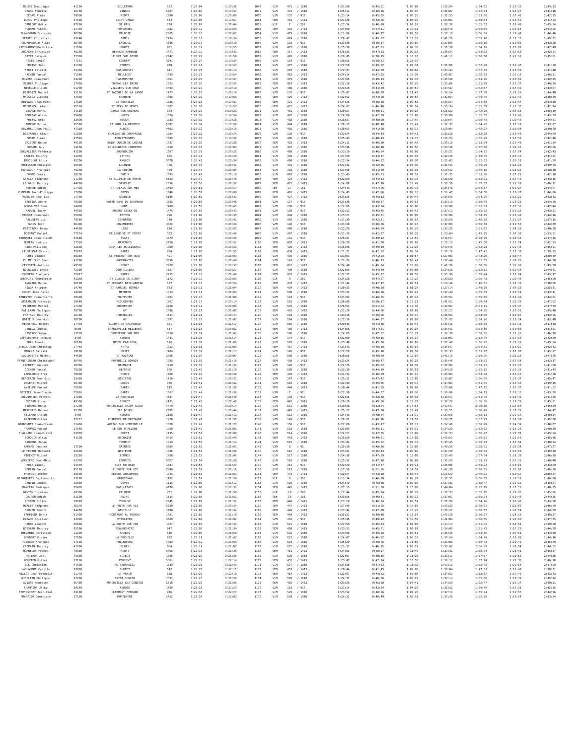| JOUSSE Dominique | 41100 | VILLETRUN | 652 | 3:20:04 | 3:19:36 | 1048 | V1M | 471 | / 1810 | 0:23:08 | 0:45:21 | 1:08:00 | 1:35:54 | 1:54:01 | 2:18:33 | 2:43:33 |
| CRAON Fabrice | 16730 | LINARS | 5367 | 3:20:04 | 3:18:47 | 1049 | V1M | 472 | / 1810 | 0:25:11 | 0:46:56 | 1:08:34 | 1:35:07 | 1:52:34 | 2:16:27 | 2:41:16 |
| DESRE Alain | 79000 | NIORT | 1390 | 3:20:06 | 3:20:08 | 1050 | V2M | 132 | / 917 | 0:23:14 | 0:45:55 | 1:08:26 | 1:35:53 | 1:53:36 | 2:17:41 | 2:42:25 |
| DUPIC Philippe | 87510 | SAINT GENCE | 544 | 3:20:06 | 3:19:57 | 1051 | SEM | 415 | / 1413 | 0:21:28 | 0:43:06 | 1:05:20 | 1:33:01 | 1:50:54 | 2:15:59 | 2:41:23 |
| JANICOT Odile | 87260 | ST PAUL | 238 | 3:20:07 | 3:20:04 | 1052 | V1F | 7 | / 262 | 0:22:54 | 0:46:09 | 1:09:20 | 1:37:38 | 1:55:53 | 2:19:43 | 2:43:54 |
| PONNAU Mikaël | 31470 | FONSORBES | 1832 | 3:20:12 | 3:19:39 | 1053 | SEM | 416 | / 1413 | 0:24:00 | 0:47:11 | 1:10:13 | 1:38:46 | 1:56:59 | 2:20:54 | 2:44:55 |
| BLANCHARD François | 90300 | VALDOIE | 2065 | 3:20:16 | 3:20:01 | 1054 | V1M | 473 | / 1810 | 0:23:06 | 0:46:12 | 1:09:56 | 1:38:18 | 1:56:36 | 2:20:41 | 2:44:46 |
| SEIBEL Christian | 93140 | BONDY | 2184 | 3:20:17 | 3:19:34 | 1055 | V1M | 474 | / 1810 | 0:26:41 | 0:49:52 | 1:13:18 | 1:41:20 | 1:59:10 | 2:22:33 | 2:45:52 |
| COURONNEAUD Alain | 85400 | LAIROUX | 1396 | 3:20:18 | 3:20:18 | 1056 | V2M | 133 | / 917 | 0:23:36 | 0:46:17 | 1:09:07 | 1:37:09 | 1:55:10 | 2:19:03 | 2:43:28 |
| ZAFIMANANTSOA Willia | 31600 | MURET | 961 | 3:20:19 | 3:18:55 | 1057 | V1M | 475 | / 1810 | 0:25:38 | 0:47:33 | 1:09:33 | 1:36:39 | 1:54:19 | 2:18:08 | 2:42:49 |
| AUCAGNE Christian | 40230 | BENESSE MARENNE | 4671 | 3:20:19 | 3:18:41 | 1058 | SEM | 417 | / 1413 | 0:25:33 | 0:47:23 | 1:09:23 | 1:36:24 | 1:54:02 | 2:17:59 | 2:42:24 |
| PAYET Jacques | 77350 | LE MEE SUR SEINE | 2042 | 3:20:22 | 3:18:58 | 1059 | V1M | 476 | / 1810 | 0:26:45 | 0:50:15 | 1:13:10 | 1:41:13 | 1:58:50 | 2:22:12 | 2:45:21 |
| HISTE Daniel | 77181 | COURTRY | 3341 | 3:20:24 | 3:19:34 | 1060 | V2M | 134 | / 917 | 0:28:55 | 0:56:32 | 1:23:37 | | | | |
| CROISY Joël | 91330 | YERRES | 978 | 3:20:24 | 3:19:43 | 1061 | V1M | 477 | / 1810 | 0:22:58 | 0:45:02 | 1:07:31 | 1:35:05 | 1:52:48 | 2:16:47 | 2:41:20 |
| FERRI Patrick | 91460 | MARCOUSSIS | 941 | 3:20:25 | 3:20:14 | 1062 | V1M | 478 | / 1810 | 0:22:27 | 0:44:39 | 1:07:04 | 1:34:44 | 1:52:38 | 2:16:50 | 2:41:48 |
| HACHIM Pascal | 71640 | MELLECEY | 1639 | 3:20:25 | 3:19:54 | 1063 | SEM | 418 | / 1413 | 0:24:14 | 0:47:25 | 1:10:34 | 1:40:07 | 1:58:29 | 2:22:18 | 2:46:31 |
| RIVERA Jean-Marc | 33290 | PAREMPUYRE | 1054 | 3:20:25 | 3:19:37 | 1064 | V1M | 479 | / 1810 | 0:24:05 | 0:46:43 | 1:09:15 | 1:36:38 | 1:54:26 | 2:18:05 | 2:42:25 |
| SENDEN Philippe | 17450 | FOURAS LES BAINS | 1953 | 3:20:26 | 3:19:55 | 1065 | SEM | 419 | / 1413 | 0:22:16 | 0:43:42 | 1:05:25 | 1:33:09 | 1:51:09 | 2:15:37 | 2:40:54 |
| NIVELLE Claude | 91700 | VILLIERS SUR ORGE | 4893 | 3:20:27 | 3:19:18 | 1066 | V1M | 480 | / 1810 | 0:23:28 | 0:44:59 | 1:06:57 | 1:34:37 | 1:52:57 | 2:17:39 | 2:43:07 |
| DEBROIZE Daniel | 35136 | ST JACQUES DE LA LANDE | 1473 | 3:20:27 | 3:20:10 | 1067 | V2M | 135 | / 917 | 0:25:07 | 0:48:39 | 1:11:45 | 1:39:54 | 1:57:58 | 2:21:26 | 2:44:48 |
| MASSIDA Vincent | 44680 | CHEMERE | 1608 | 3:20:28 | 3:19:50 | 1068 | SEM | 420 | / 1413 | 0:22:52 | 0:44:28 | 1:05:56 | 1:32:54 | 1:49:45 | 2:12:42 | 2:38:29 |
| REYNAUD Jean-Marc | 17000 | LA ROCHELLE | 1835 | 3:20:28 | 3:19:37 | 1069 | SEM | 421 | / 1413 | 0:24:25 | 0:46:30 | 1:08:55 | 1:36:34 | 1:54:39 | 2:18:47 | 2:43:30 |
| MECHINEAU Alain | 85160 | ST JEAN DE MONTS | 1087 | 3:20:28 | 3:19:57 | 1070 | SEM | 422 | / 1413 | 0:24:07 | 0:46:48 | 1:08:54 | 1:35:34 | 1:52:59 | 2:16:37 | 2:42:14 |
| LESAGE Henri | 14110 | CONDE SUR NOIREAU | 363 | 3:20:29 | 3:20:21 | 1071 | V1M | 481 | / 1810 | 0:20:27 | 0:40:31 | 1:00:28 | 1:25:21 | 1:42:28 | 2:06:35 | 2:35:19 |
| SOURZAC Alain | 85400 | LUCON | 1556 | 3:20:30 | 3:19:54 | 1072 | V1M | 482 | / 1810 | 0:24:06 | 0:47:38 | 1:10:08 | 1:38:00 | 1:55:55 | 2:19:43 | 2:43:59 |
| FREYSZ Eric | 33600 | PESSAC | 1833 | 3:20:32 | 3:19:28 | 1073 | V1M | 483 | / 1810 | 0:25:37 | 0:48:20 | 1:10:46 | 1:38:44 | 1:56:48 | 2:20:48 | 2:44:51 |
| ARNOUX Bruno | 85590 | ST MARS LA REORTHE | 5007 | 3:20:32 | 3:18:56 | 1074 | V1M | 484 | / 1810 | 0:26:17 | 0:48:48 | 1:10:49 | 1:37:31 | 1:54:42 | 2:17:23 | 2:43:07 |
| DELBREL Jean-Paul | 47310 | AUBIAC | 4462 | 3:20:32 | 3:20:18 | 1075 | V1M | 485 | / 1810 | 0:20:53 | 0:41:38 | 1:02:17 | 1:28:04 | 1:45:27 | 2:11:04 | 2:40:08 |
| DESJARDIN Alain | 51000 | CHALONS EN CHAMPAGNE | 1334 | 3:20:32 | 3:20:24 | 1076 | V2M | 136 | / 917 | 0:22:24 | 0:44:43 | 1:07:41 | 1:35:28 | 1:53:38 | 2:18:40 | 2:44:09 |
| PORTE Alain | 47510 | FOULAYRONNES | 1899 | 3:20:35 | 3:19:36 | 1077 | V1M | 486 | / 1810 | 0:25:43 | 0:48:43 | 1:11:15 | 1:38:24 | 1:55:49 | 2:18:58 | 2:42:46 |
| BRICOUT Bruno | 49190 | SAINT AUBIN DE LUIGNE | 1637 | 3:20:35 | 3:19:38 | 1078 | SEM | 423 | / 1413 | 0:24:11 | 0:46:30 | 1:08:46 | 1:36:10 | 1:53:34 | 2:16:49 | 2:41:34 |
| DURAND Guy | 24160 | COULOUNIEIX CHAMIERS | 1710 | 3:20:37 | 3:20:04 | 1079 | V1M | 487 | / 1810 | 0:23:46 | 0:46:48 | 1:09:56 | 1:38:30 | 1:57:00 | 2:21:13 | 2:45:06 |
| CHEVALLIER Frédéric | 41500 | BOURBOUZON | 1067 | 3:20:39 | 3:20:25 | 1080 | V1M | 488 | / 1810 | 0:23:19 | 0:46:24 | 1:09:00 | 1:36:21 | 1:54:02 | 2:17:54 | 2:42:43 |
| CARLES Thierry | 34970 | LATTES | 885 | 3:20:41 | 3:20:26 | 1081 | V1M | 489 | / 1810 | 0:21:59 | 0:43:37 | 1:05:34 | 1:32:26 | 1:49:46 | 2:15:40 | 2:41:51 |
| BRUILLOT Louis | 85750 | ANGLES | 5678 | 3:20:41 | 3:20:34 | 1082 | V1M | 490 | / 1810 | 0:22:14 | 0:44:32 | 1:07:30 | 1:35:03 | 1:52:51 | 2:16:51 | 2:41:59 |
| MORISSEAU Philippe | 56500 | LOCMINÉ | 486 | 3:20:45 | 3:20:31 | 1083 | V1M | 491 | / 1810 | 0:21:42 | 0:42:56 | 1:04:38 | 1:31:43 | 1:49:20 | 2:13:28 | 2:39:06 |
| MARSAULT François | 79260 | LA CRECHE | 489 | 3:20:46 | 3:20:35 | 1084 | V1M | 492 | / 1810 | 0:21:00 | 0:41:39 | 1:02:33 | 1:28:42 | 1:46:16 | 2:11:22 | 2:38:38 |
| COMBE Denis | 28100 | DREUX | 1693 | 3:20:47 | 3:20:16 | 1085 | V1M | 493 | / 1810 | 0:23:43 | 0:45:33 | 1:07:52 | 1:35:35 | 1:53:20 | 2:17:21 | 2:42:18 |
| GARCIA Stéphane | 17200 | ST SULPICE DE ROYAN | 5553 | 3:20:49 | 3:20:48 | 1086 | SEM | 424 | / 1413 | 0:22:09 | 0:44:33 | 1:07:15 | 1:35:28 | 1:53:21 | 2:17:48 | 2:43:15 |
| LE GALL Thierry | 44260 | SAVENAY | 1836 | 3:20:53 | 3:20:32 | 1087 | SEM | 425 | / 1413 | 0:24:08 | 0:47:18 | 1:10:48 | 1:39:30 | 1:57:57 | 2:22:18 | 2:46:11 |
| AUBREE Edith | 17420 | ST PALAIS SUR MER | 2699 | 3:20:55 | 3:20:27 | 1088 | SEF | 17 | / 161 | 0:24:43 | 0:47:06 | 1:09:16 | 1:36:48 | 1:54:57 | 2:19:27 | 2:44:07 |
| CHOPARD Jean-Philippe | 17200 | ROYAN | 1646 | 3:20:55 | 3:20:09 | 1089 | SEM | 426 | / 1413 | 0:24:43 | 0:47:06 | 1:09:16 | 1:36:47 | 1:54:56 | 2:19:27 | 2:44:06 |
| VASNIER Jean-Luc | 17780 | SOUBISE | 5146 | 3:20:55 | 3:20:31 | 1090 | SEM | 427 | / 1413 | 0:23:25 | 0:46:13 | 1:08:43 | 1:36:38 | 1:54:29 | 2:18:22 | 2:42:42 |
| BRECIER André | 76330 | NOTRE DAME DE GRAVENCH | 1382 | 3:20:56 | 3:20:46 | 1091 | V2M | 137 | / 917 | 0:23:36 | 0:46:27 | 1:09:53 | 1:38:19 | 1:56:48 | 2:20:25 | 2:44:20 |
| GONSALVEZ René | 34400 | LUNEL | 1408 | 3:20:56 | 3:20:45 | 1092 | V2M | 138 | / 917 | 0:22:05 | 0:43:54 | 1:06:06 | 1:34:00 | 1:52:33 | 2:17:33 | 2:42:44 |
| FAUVEL Jacky | 49018 | ANGERS CEDEX 01 | 1475 | 3:20:56 | 3:20:43 | 1093 | V2M | 139 | / 917 | 0:22:12 | 0:45:45 | 1:08:42 | 1:37:11 | 1:55:22 | 2:19:15 | 2:43:21 |
| PROUST Jean-Noël | 35830 | BETTON | 790 | 3:21:00 | 3:20:35 | 1094 | V1M | 494 | / 1810 | 0:23:21 | 0:45:31 | 1:08:05 | 1:36:08 | 1:54:15 | 2:18:40 | 2:44:16 |
| PALLUEAU Luc | 79140 | COMBRAND | 748 | 3:21:00 | 3:20:41 | 1095 | V1M | 495 | / 1810 | 0:21:39 | 0:42:31 | 1:03:55 | 1:30:50 | 1:48:38 | 2:12:27 | 2:37:15 |
| TARIS Jean | 86490 | COLOMBIERS | 3022 | 3:21:00 | 3:20:39 | 1096 | V2M | 140 | / 917 | 0:23:28 | 0:46:06 | 1:08:46 | 1:37:06 | 1:55:38 | 2:19:53 | 2:44:39 |
| PETITJEAN Bruno | 44650 | LEGE | 636 | 3:21:02 | 3:20:55 | 1097 | V1M | 496 | / 1810 | 0:22:28 | 0:44:29 | 1:06:22 | 1:33:26 | 1:51:02 | 2:14:33 | 2:40:28 |
| BOSSANT Daniel | 77174 | VILLENEUVE ST DENIS | 353 | 3:21:02 | 3:20:46 | 1098 | V1M | 497 | / 1810 | 0:21:26 | 0:42:27 | 1:03:35 | 1:29:04 | 1:45:19 | 2:07:30 | 2:33:31 |
| BERNADET Jean-Claude | 64510 | ASSAT | 1379 | 3:21:03 | 3:20:36 | 1099 | V2M | 141 | / 917 | 0:25:34 | 0:49:13 | 1:12:57 | 1:41:44 | 2:00:20 | 2:24:15 | 2:47:45 |
| MOREAU Ludovic | 17320 | MARENNES | 2256 | 3:21:03 | 3:20:52 | 1100 | SEM | 428 | / 1413 | 0:20:59 | 0:41:58 | 1:03:05 | 1:28:16 | 1:45:50 | 2:13:54 | 2:42:23 |
| RIOU Philippe | 92130 | ISSY LES MOULINEAUX | 1969 | 3:21:05 | 3:20:22 | 1101 | SEM | 429 | / 1413 | 0:25:36 | 0:49:19 | 1:12:23 | 1:40:40 | 1:58:23 | 2:22:44 | 2:45:51 |
| LE DELMAT Xavier | 75019 | PARIS | 784 | 3:21:05 | 3:20:57 | 1102 | SEM | 430 | / 1413 | 0:21:21 | 0:42:22 | 1:03:34 | 1:30:16 | 1:47:41 | 2:12:38 | 2:39:02 |
| OUEI Claude | 56350 | ST VINCENT SUR OUST | 491 | 3:21:06 | 3:21:03 | 1103 | V1M | 498 | / 1810 | 0:21:01 | 0:41:23 | 1:01:54 | 1:27:03 | 1:43:26 | 2:05:47 | 2:30:49 |
| EL MELIANI Jean | 41200 | ROMORANTIN | 3036 | 3:21:07 | 3:20:48 | 1104 | V2M | 142 | / 917 | 0:23:22 | 0:46:13 | 1:09:41 | 1:37:49 | 1:55:52 | 2:20:26 | 2:44:28 |
| CERISIER Antoine | 49500 | SEGRE | 2259 | 3:21:08 | 3:20:37 | 1105 | SEM | 431 | / 1413 | 0:24:49 | 0:49:04 | 1:12:09 | 1:40:30 | 1:58:36 | 2:22:08 | 2:45:59 |
| BOURGEAIS Denis | 72300 | COURTILLERS | 1557 | 3:21:09 | 3:20:27 | 1106 | V1M | 499 | / 1810 | 0:22:56 | 0:44:49 | 1:07:05 | 1:34:28 | 1:52:52 | 2:19:36 | 2:44:41 |
| COMBEAU François | 75017 | PARIS | 2215 | 3:21:10 | 3:20:48 | 1107 | SEM | 432 | / 1413 | 0:22:37 | 0:45:07 | 1:07:53 | 1:35:39 | 1:53:44 | 2:18:04 | 2:43:17 |
| LHERMITE Mauricette | 41350 | ST CLAUDE DE DIRAY | 1172 | 3:21:10 | 3:20:56 | 1108 | V1F | 8 | / 262 | 0:24:28 | 0:47:27 | 1:10:29 | 1:38:29 | 1:56:43 | 2:20:48 | 2:45:00 |
| ANGLADA Bruno | 86130 | ST GEORGES BAILLARGEAU | 587 | 3:21:10 | 3:20:54 | 1109 | SEM | 433 | / 1413 | 0:21:44 | 0:42:47 | 1:03:51 | 1:29:49 | 1:46:51 | 2:11:39 | 2:38:56 |
| RIAUX Antoine | 14740 | ST MANVIEU NORREY | 563 | 3:21:11 | 3:21:04 | 1110 | SEM | 434 | / 1413 | 0:20:33 | 0:40:58 | 1:01:26 | 1:27:14 | 1:44:10 | 2:07:35 | 2:35:31 |
| CULOT Jean-Marie | 14920 | MATHIEU | 1813 | 3:21:12 | 3:21:04 | 1111 | V1M | 500 | / 1810 | 0:23:32 | 0:46:56 | 1:09:49 | 1:37:49 | 1:55:39 | 2:19:14 | 2:43:41 |
| BENEYTON Jean-Pierre | 59390 | TOUFFLERS | 1454 | 3:21:15 | 3:21:08 | 1112 | V2M | 143 | / 917 | 0:23:02 | 0:46:05 | 1:08:43 | 1:36:57 | 1:55:09 | 2:19:49 | 2:44:51 |
| LOSTANLEN François | 29640 | PLOUGONVEN | 1967 | 3:21:18 | 3:20:14 | 1113 | V1M | 501 | / 1810 | 0:26:08 | 0:50:17 | 1:13:21 | 1:41:51 | 1:59:54 | 2:23:38 | 2:47:02 |
| PICHEROT Marcel | 17300 | ROCHEFORT | 2450 | 3:21:19 | 3:20:00 | 1114 | V1M | 502 | / 1810 | 0:26:54 | 0:51:22 | 1:14:36 | 1:43:07 | 2:01:11 | 2:24:47 | 2:47:59 |
| PAILLARD Philippe | 70700 | GY | 1096 | 3:21:21 | 3:21:07 | 1115 | SEM | 435 | / 1413 | 0:22:26 | 0:44:26 | 1:07:01 | 1:35:27 | 1:54:25 | 2:18:53 | 2:43:48 |
| FRATANI Thierry | 16380 | CHAZELLES | 1517 | 3:21:21 | 3:20:44 | 1116 | V1M | 503 | / 1810 | 0:23:18 | 0:45:25 | 1:07:49 | 1:35:51 | 1:53:58 | 2:18:06 | 2:43:05 |
| BOITEUX Jean-Luc | 70700 | GY | 1097 | 3:21:22 | 3:21:07 | 1117 | V1M | 504 | / 1810 | 0:22:26 | 0:44:27 | 1:07:02 | 1:35:57 | 1:54:26 | 2:18:54 | 2:43:48 |
| PEROCHEAU Robert | 17470 | AULNAY DE SAINTONGE | 881 | 3:21:23 | 3:21:17 | 1118 | V1M | 505 | / 1810 | 0:20:48 | 0:41:36 | 1:02:49 | 1:30:15 | 1:50:00 | 2:15:11 | 2:41:19 |
| DENEUX Cédric | 8000 | CHARLEVILLE MEZIERES | 517 | 3:21:23 | 3:20:52 | 1119 | SEM | 436 | / 1413 | 0:24:56 | 0:47:31 | 1:09:26 | 1:36:42 | 1:54:36 | 2:18:00 | 2:41:51 |
| LISIACK Serge | 17139 | DOMPIERRE SUR MER | 2010 | 3:21:24 | 3:21:02 | 1120 | V1M | 506 | / 1810 | 0:24:05 | 0:47:02 | 1:10:27 | 1:39:38 | 1:58:05 | 2:22:23 | 2:46:38 |
| LAFANECHERE Jacques | 3400 | YZEURE | 1441 | 3:21:25 | 3:21:14 | 1121 | V2M | 144 | / 917 | 0:22:50 | 0:45:15 | 1:07:29 | 1:35:01 | 1:52:46 | 2:17:39 | 2:42:50 |
| BRAY Benoît | 36100 | NEUVY PAILLOUX | 536 | 3:21:30 | 3:21:06 | 1122 | V1M | 507 | / 1810 | 0:23:48 | 0:45:50 | 1:08:06 | 1:35:49 | 1:56:22 | 2:20:23 | 2:45:34 |
| BURIE Jean-Christop. | 17440 | AYTRE | 1812 | 3:21:31 | 3:21:08 | 1123 | SEM | 437 | / 1413 | 0:23:43 | 0:46:18 | 1:08:56 | 1:36:47 | 1:54:31 | 2:18:22 | 2:42:42 |
| MARANI Patrick | 19130 | OBJAT | 1404 | 3:21:31 | 3:21:13 | 1124 | V2M | 145 | / 917 | 0:22:29 | 0:45:18 | 1:07:50 | 1:35:33 | 1:53:17 | 2:17:07 | 2:43:27 |
| LALLOUETTE Michel | 44600 | ST NAZAIRE | 3056 | 3:21:34 | 3:20:07 | 1125 | V1M | 508 | / 1810 | 0:26:55 | 0:49:59 | 1:12:56 | 1:41:10 | 1:59:26 | 2:23:18 | 2:47:06 |
| FRANCHINEAU Christophe | 86470 | MONTREUIL BONNIN | 1083 | 3:21:35 | 3:21:16 | 1126 | SEM | 438 | / 1413 | 0:23:24 | 0:46:47 | 1:09:29 | 1:36:46 | 1:53:52 | 2:17:34 | 2:42:17 |
| LAMBERT Jacques | 28360 | DAMMARIE | 1419 | 3:21:37 | 3:21:32 | 1127 | V2M | 146 | / 917 | 0:22:26 | 0:45:02 | 1:07:34 | 1:35:06 | 1:53:01 | 2:16:36 | 2:41:00 |
| COCHER Pascal | 79230 | AIFFRES | 566 | 3:21:40 | 3:21:18 | 1128 | V1M | 509 | / 1810 | 0:22:39 | 0:44:39 | 1:06:51 | 1:34:20 | 1:52:15 | 2:16:35 | 2:41:43 |
| LAMOUREUX Fred | 79000 | NIORT | 1568 | 3:21:40 | 3:20:48 | 1129 | SEM | 439 | / 1413 | 0:24:34 | 0:46:29 | 1:08:48 | 1:36:04 | 1:53:48 | 2:17:26 | 2:41:28 |
| BERGERON Jean-Luc | 33420 | GENISSAC | 1416 | 3:21:40 | 3:20:27 | 1130 | V2M | 147 | / 917 | 0:25:11 | 0:47:42 | 1:10:05 | 1:38:07 | 1:56:05 | 2:20:37 | 2:45:47 |
| ORGERIT Michel | 85400 | LUCON | 976 | 3:21:41 | 3:21:32 | 1131 | V1M | 510 | / 1810 | 0:22:39 | 0:45:05 | 1:07:14 | 1:34:03 | 1:51:45 | 2:15:18 | 2:39:15 |
| ANSELME Pascal | 75020 | PARIS | 615 | 3:21:43 | 3:21:38 | 1132 | SEM | 440 | / 1413 | 0:20:44 | 0:41:55 | 1:03:00 | 1:29:06 | 1:47:12 | 2:12:37 | 2:41:22 |
| BOITIER Jean-Claude | 75016 | PARIS | 1367 | 3:21:44 | 3:21:30 | 1133 | V3M | 7 | / 92 | 0:22:38 | 0:44:57 | 1:07:30 | 1:36:00 | 1:54:13 | 2:18:35 | 2:43:39 |
| COLLONNIER Vincent | 17000 | LA ROCHELLE | 1397 | 3:21:44 | 3:21:40 | 1134 | V2M | 148 | / 917 | 0:22:15 | 0:43:48 | 1:06:15 | 1:33:47 | 1:51:40 | 2:15:42 | 2:41:25 |
| CHIRON Steve | 49300 | CHOLET | 2101 | 3:21:45 | 3:20:40 | 1135 | SEM | 441 | / 1413 | 0:26:59 | 0:49:56 | 1:12:27 | 1:39:26 | 1:56:36 | 2:19:58 | 2:45:01 |
| BERNARD Denis | 14200 | HEROUVILLE SAINT CLAIR | 4479 | 3:21:45 | 3:20:14 | 1136 | V1M | 511 | / 1810 | 0:28:28 | 0:52:04 | 1:14:53 | 1:42:47 | 2:00:16 | 2:23:00 | 2:45:59 |
| MARCHAIS Renaud | 85350 | ILE D'YEU | 2285 | 3:21:47 | 3:20:44 | 1137 | SEM | 442 | / 1413 | 0:25:22 | 0:47:58 | 1:10:41 | 1:38:55 | 1:56:46 | 2:20:22 | 2:44:47 |
| VILLARD Claude | 3400 | YZEURE | 2188 | 3:21:47 | 3:21:11 | 1138 | V1M | 512 | / 1810 | 0:24:43 | 0:48:04 | 1:11:17 | 1:39:50 | 1:58:11 | 2:22:16 | 2:46:24 |
| GRIPPON Gilles | 35131 | CHARTRES DE BRETAGNE | 1360 | 3:21:47 | 3:21:35 | 1139 | V2M | 149 | / 917 | 0:26:01 | 0:49:16 | 1:11:55 | 1:39:26 | 1:57:23 | 2:21:09 | 2:45:08 |
| NARBONNET Jean-Claude | 31460 | AURIAC SUR VENDINELLE | 1338 | 3:21:48 | 3:21:27 | 1140 | V2M | 150 | / 917 | 0:22:08 | 0:43:17 | 1:05:11 | 1:32:48 | 1:50:40 | 2:14:34 | 2:40:07 |
| TRAMAUX Pascal | 17540 | LE GUE D'ALLERE | 1968 | 3:21:49 | 3:21:01 | 1141 | V1M | 513 | / 1810 | 0:23:09 | 0:45:11 | 1:07:19 | 1:34:20 | 1:52:01 | 2:15:26 | 2:40:39 |
| THALMANN Jean-Michel | 63670 | ORCET | 1735 | 3:21:51 | 3:21:00 | 1142 | V1M | 514 | / 1810 | 0:24:21 | 0:47:05 | 1:10:04 | 1:38:33 | 1:56:47 | 2:20:51 | 2:45:24 |
| BOUQUIN Alain | 41190 | ORCHAISE | 4814 | 3:21:52 | 3:20:48 | 1143 | SEM | 443 | / 1413 | 0:25:59 | 0:49:51 | 1:13:02 | 1:40:55 | 1:58:51 | 2:21:56 | 2:45:46 |
| BAUWENS Johan | | TORHOUT | 1919 | 3:21:52 | 3:21:14 | 1144 | V1M | 515 | / 1810 | 0:23:44 | 0:45:32 | 1:07:15 | 1:33:45 | 1:50:49 | 2:13:51 | 2:40:34 |
| ARMAND Jacques | 17100 | SAINTES | 3009 | 3:21:52 | 3:21:03 | 1145 | V3M | 8 | / 92 | 0:25:18 | 0:48:36 | 1:12:06 | 1:40:59 | 1:59:21 | 2:23:34 | 2:47:07 |
| LE MESTRE Bernard | 92000 | NANTERRE | 1806 | 3:21:53 | 3:21:38 | 1146 | V1M | 516 | / 1810 | 0:23:04 | 0:45:44 | 1:09:03 | 1:37:28 | 1:55:43 | 2:19:53 | 2:45:19 |
| VIMENEY Michel | 33210 | BOMMES | 1688 | 3:21:53 | 3:21:06 | 1147 | V1M | 517 | / 1810 | 0:24:38 | 0:47:29 | 1:10:08 | 1:38:45 | 1:57:04 | 2:21:30 | 2:46:00 |
| VERNIERE Jean-Marc | 63370 | LEMPDES | 5067 | 3:21:54 | 3:20:39 | 1148 | V1M | 518 | / 1810 | 0:25:32 | 0:47:10 | 1:09:01 | 1:35:58 | 1:53:23 | 2:16:35 | 2:40:40 |
| ROTA Lionel | 94370 | SUCY EN BRIE | 1337 | 3:21:56 | 3:21:49 | 1149 | V2M | 151 | / 917 | 0:22:20 | 0:44:47 | 1:07:11 | 1:35:06 | 1:53:22 | 2:18:01 | 2:43:09 |
| MOREAU Pascal | 85170 | LE POIRE SUR VIE | 5349 | 3:21:57 | 3:20:16 | 1150 | V1M | 519 | / 1810 | 0:27:58 | 0:51:26 | 1:14:59 | 1:42:39 | 2:00:01 | 2:23:07 | 2:46:30 |
| PREVOST Jérôme | 86000 | SEVRES ANXAUMONT | 1043 | 3:21:58 | 3:21:31 | 1151 | SEM | 444 | / 1413 | 0:22:24 | 0:43:10 | 1:03:46 | 1:29:29 | 1:46:21 | 2:10:12 | 2:36:37 |
| DESGRIPPES Guillemette | 33170 | GRADIGNAN | 1103 | 3:21:59 | 3:21:50 | 1152 | V1F | 9 | / 262 | 0:23:34 | 0:46:28 | 1:09:28 | 1:37:31 | 1:56:02 | 2:20:58 | 2:46:00 |
| CANTIN Daniel | 35580 | GOVEN | 1515 | 3:22:00 | 3:21:12 | 1153 | V1M | 520 | / 1810 | 0:24:19 | 0:46:48 | 1:09:30 | 1:37:31 | 1:55:47 | 2:20:12 | 2:45:07 |
| MANCEAU Rodrigue | 85420 | MAILLEZAIS | 4778 | 3:22:00 | 3:20:32 | 1154 | SEM | 445 | / 1413 | 0:27:13 | 0:51:59 | 1:15:06 | 1:44:04 | 2:02:19 | 2:25:55 | 2:48:55 |
| DANTON Jocelyne | 69300 | CALUIRE | 231 | 3:22:00 | 3:21:58 | 1155 | V1F | 10 | / 262 | 0:22:44 | 0:45:24 | 1:08:29 | 1:36:37 | 1:55:16 | 2:20:02 | 2:45:06 |
| CHIRON Edith | 51100 | REIMS | 1114 | 3:22:03 | 3:21:51 | 1156 | SEF | 18 | / 161 | 0:23:56 | 0:46:41 | 1:09:12 | 1:37:07 | 1:55:24 | 2:19:48 | 2:44:35 |
| CHIRON Gilles | 29910 | TREGUNC | 5345 | 3:22:05 | 3:21:31 | 1157 | SEM | 446 | / 1413 | 0:23:18 | 0:46:04 | 1:08:51 | 1:36:39 | 1:54:46 | 2:18:45 | 2:43:58 |
| MERLET Stéphane | 85170 | LE POIRE SUR VIE | 5350 | 3:22:05 | 3:20:24 | 1158 | SEM | 447 | / 1413 | 0:27:49 | 0:51:25 | 1:14:59 | 1:42:39 | 2:00:01 | 2:23:06 | 2:46:29 |
| ROUYER Benoît | 94250 | GENTILLY | 1790 | 3:22:06 | 3:21:32 | 1159 | SEM | 448 | / 1413 | 0:23:44 | 0:47:00 | 1:10:23 | 1:38:23 | 1:56:57 | 2:20:54 | 2:44:59 |
| CAMPIGNA Denis | 61400 | MORTAGNE AU PERCHE | 1681 | 3:22:07 | 3:21:18 | 1160 | SEM | 449 | / 1413 | 0:25:51 | 0:49:48 | 1:13:54 | 1:42:20 | 2:00:27 | 2:24:38 | 2:48:37 |
| EYRAUD Kristian | 33820 | ETAULIERS | 3589 | 3:22:07 | 3:21:02 | 1161 | V2M | 152 | / 917 | 0:25:45 | 0:49:42 | 1:12:55 | 1:41:04 | 1:58:55 | 2:23:06 | 2:47:05 |
| JARNY Laurent | 85000 | LA ROCHE SUR YON | 1027 | 3:22:07 | 3:21:41 | 1162 | V1M | 521 | / 1810 | 0:22:56 | 0:45:03 | 1:07:07 | 1:34:11 | 1:51:42 | 2:14:54 | 2:39:28 |
| BOSSARD Thierry | 85500 | BEAUREPAIRE | 947 | 3:22:08 | 3:21:34 | 1163 | SEM | 450 | / 1413 | 0:23:13 | 0:45:01 | 1:07:01 | 1:34:09 | 1:51:45 | 2:17:29 | 2:44:59 |
| THEVENIN Christian | 11290 | ARZENS | 616 | 3:22:09 | 3:21:50 | 1164 | V1M | 522 | / 1810 | 0:23:08 | 0:45:26 | 1:07:51 | 1:35:40 | 1:53:36 | 2:17:51 | 2:43:50 |
| GOUBERT Didier | 17000 | LA ROCHELLE | 992 | 3:22:11 | 3:21:47 | 1165 | V1M | 523 | / 1810 | 0:24:07 | 0:46:32 | 1:09:10 | 1:36:54 | 1:54:48 | 2:19:09 | 2:44:16 |
| TIBURCE François | 17138 | PUILBOREAU | 4859 | 3:22:12 | 3:20:58 | 1166 | V1M | 524 | / 1810 | 0:25:29 | 0:48:25 | 1:11:05 | 1:39:05 | 1:56:48 | 2:20:49 | 2:45:29 |
| CREPAIN Thierry | 41000 | BLOIS | 964 | 3:22:14 | 3:22:02 | 1167 | V1M | 525 | / 1810 | 0:23:32 | 0:46:15 | 1:09:29 | 1:38:02 | 1:56:08 | 2:20:04 | 2:44:22 |
| MOMBELET Franck | 79000 | NIORT | 5495 | 3:22:15 | 3:21:36 | 1168 | SEM | 451 | / 1413 | 0:24:55 | 0:48:17 | 1:11:48 | 1:39:31 | 1:58:04 | 2:21:41 | 2:45:37 |
| POTIRON Joël | 79000 | SCIECQ | 1005 | 3:22:20 | 3:21:36 | 1169 | V1M | 526 | / 1810 | 0:22:07 | 0:48:35 | 1:11:26 | 1:39:17 | 1:57:07 | 2:20:52 | 2:44:56 |
| GOUZIEN Gilles | 17180 | PERIGNY | 5361 | 3:22:22 | 3:22:14 | 1170 | SEM | 452 | / 1413 | 0:23:47 | 0:47:24 | 1:10:55 | 1:39:12 | 1:57:24 | 2:21:35 | 2:46:10 |
| ECK Christian | 67600 | MUTTERSHOLTZ | 1739 | 3:22:23 | 3:21:43 | 1171 | V1M | 527 | / 1810 | 0:24:38 | 0:47:53 | 1:11:32 | 1:40:12 | 1:58:45 | 2:22:54 | 2:47:00 |
| LACHAMBRE Cyrille | 23000 | GUERET | 542 | 3:22:23 | 3:22:15 | 1172 | SEM | 453 | / 1413 | 0:20:44 | 0:41:45 | 1:03:03 | 1:30:04 | 1:47:33 | 2:12:48 | 2:38:31 |
| MILLOT Jean-François | 91770 | ST VRAIN | 538 | 3:22:25 | 3:22:10 | 1173 | SEM | 454 | / 1413 | 0:22:07 | 0:44:22 | 1:07:06 | 1:34:53 | 1:53:07 | 2:17:49 | 2:42:43 |
| NICOLEAU Philippe | 87200 | SAINT-JUNIEN | 1691 | 3:22:25 | 3:21:58 | 1174 | V1M | 528 | / 1810 | 0:24:37 | 0:46:56 | 1:09:29 | 1:37:14 | 1:55:06 | 2:19:33 | 2:45:14 |
| ALIANE Houssine | 95400 | ARNOUVILLE LES GONESSE | 5716 | 3:22:28 | 3:21:56 | 1175 | SEM | 455 | / 1413 | 0:23:26 | 0:45:28 | 1:07:41 | 1:34:59 | 1:52:47 | 2:16:17 | 2:40:31 |
| CHAMPION Jacky | 30140 | ANDUZE | 1489 | 3:22:31 | 3:22:23 | 1176 | V2M | 153 | / 917 | 0:21:14 | 0:42:34 | 1:04:28 | 1:31:52 | 1:50:46 | 2:16:11 | 2:42:15 |
| FREYSSINET Jean-Paul | 63100 | CLERMONT FERRAND | 936 | 3:22:33 | 3:22:27 | 1177 | V1M | 529 | / 1810 | 0:23:12 | 0:46:26 | 1:09:20 | 1:37:14 | 1:55:44 | 2:19:56 | 2:44:56 |
| FRAPPIER Dominique | 17130 | MONTENDRE | 2422 | 3:22:34 | 3:22:03 | 1178 | V1M | 530 | / 1810 | 0:24:12 | 0:46:49 | 1:09:31 | 1:37:26 | 1:55:20 | 2:18:54 | 2:43:34 |